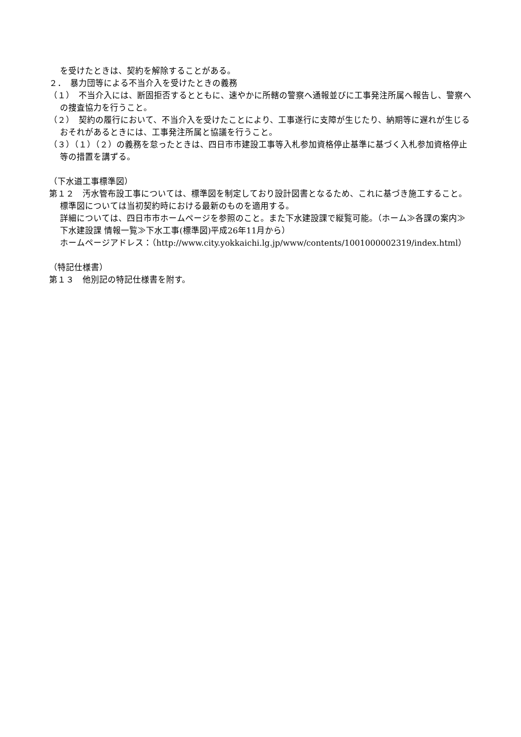を受けたときは、契約を解除することがある。
２．　暴力団等による不当介入を受けたときの義務
（１）　不当介入には、断固拒否するとともに、速やかに所轄の警察へ通報並びに工事発注所属へ報告し、警察への捜査協力を行うこと。
（２）　契約の履行において、不当介入を受けたことにより、工事遂行に支障が生じたり、納期等に遅れが生じるおそれがあるときには、工事発注所属と協議を行うこと。
（３）（１）（２）の義務を怠ったときは、四日市市建設工事等入札参加資格停止基準に基づく入札参加資格停止等の措置を講ずる。
（下水道工事標準図）
第１２　汚水管布設工事については、標準図を制定しており設計図書となるため、これに基づき施工すること。標準図については当初契約時における最新のものを適用する。
詳細については、四日市市ホームページを参照のこと。また下水建設課で縦覧可能。（ホーム≫各課の案内≫下水建設課 情報一覧≫下水工事(標準図)平成26年11月から）
ホームページアドレス：（http://www.city.yokkaichi.lg.jp/www/contents/1001000002319/index.html）
（特記仕様書）
第１３　他別記の特記仕様書を附す。